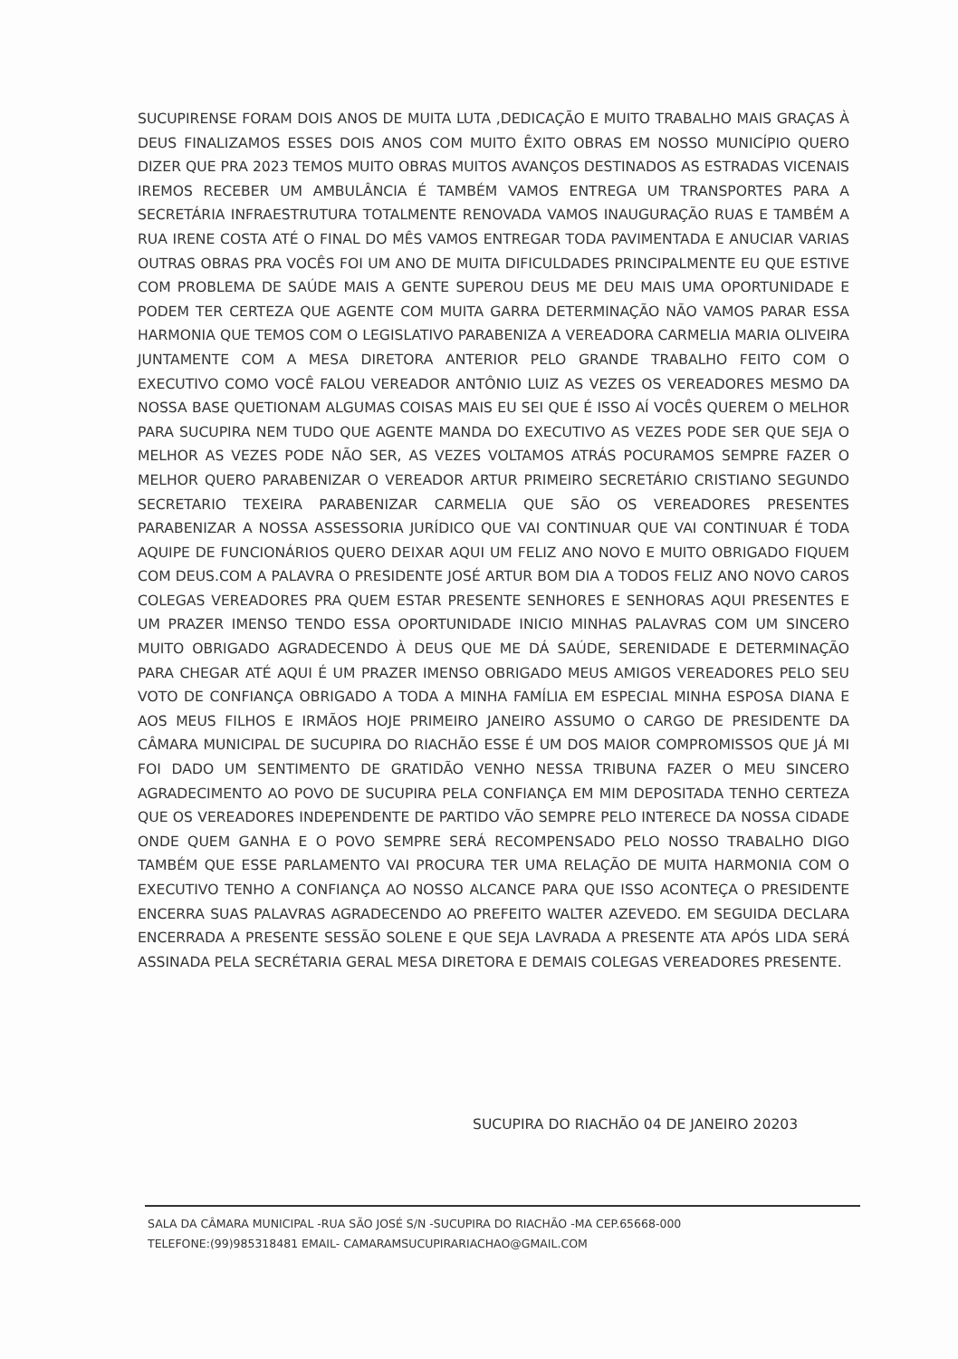SUCUPIRENSE FORAM DOIS ANOS DE MUITA LUTA ,DEDICAÇÃO E MUITO TRABALHO MAIS GRAÇAS À DEUS FINALIZAMOS ESSES DOIS ANOS COM MUITO ÊXITO OBRAS EM NOSSO MUNICÍPIO QUERO DIZER QUE PRA 2023 TEMOS MUITO OBRAS MUITOS AVANÇOS DESTINADOS AS ESTRADAS VICENAIS IREMOS RECEBER UM AMBULÂNCIA É TAMBÉM VAMOS ENTREGA UM TRANSPORTES PARA A SECRETÁRIA INFRAESTRUTURA TOTALMENTE RENOVADA VAMOS INAUGURAÇÃO RUAS E TAMBÉM A RUA IRENE COSTA ATÉ O FINAL DO MÊS VAMOS ENTREGAR TODA PAVIMENTADA E ANUCIAR VARIAS OUTRAS OBRAS PRA VOCÊS FOI UM ANO DE MUITA DIFICULDADES PRINCIPALMENTE EU QUE ESTIVE COM PROBLEMA DE SAÚDE MAIS A GENTE SUPEROU DEUS ME DEU MAIS UMA OPORTUNIDADE E PODEM TER CERTEZA QUE AGENTE COM MUITA GARRA DETERMINAÇÃO NÃO VAMOS PARAR ESSA HARMONIA QUE TEMOS COM O LEGISLATIVO PARABENIZA A VEREADORA CARMELIA MARIA OLIVEIRA JUNTAMENTE COM A MESA DIRETORA ANTERIOR PELO GRANDE TRABALHO FEITO COM O EXECUTIVO COMO VOCÊ FALOU VEREADOR ANTÔNIO LUIZ AS VEZES OS VEREADORES MESMO DA NOSSA BASE QUETIONAM ALGUMAS COISAS MAIS EU SEI QUE É ISSO AÍ VOCÊS QUEREM O MELHOR PARA SUCUPIRA NEM TUDO QUE AGENTE MANDA DO EXECUTIVO AS VEZES PODE SER QUE SEJA O MELHOR AS VEZES PODE NÃO SER, AS VEZES VOLTAMOS ATRÁS POCURAMOS SEMPRE FAZER O MELHOR QUERO PARABENIZAR O VEREADOR ARTUR PRIMEIRO SECRETÁRIO CRISTIANO SEGUNDO SECRETARIO TEXEIRA PARABENIZAR CARMELIA QUE SÃO OS VEREADORES PRESENTES PARABENIZAR A NOSSA ASSESSORIA JURÍDICO QUE VAI CONTINUAR QUE VAI CONTINUAR É TODA AQUIPE DE FUNCIONÁRIOS QUERO DEIXAR AQUI UM FELIZ ANO NOVO E MUITO OBRIGADO FIQUEM COM DEUS.COM A PALAVRA O PRESIDENTE JOSÉ ARTUR BOM DIA A TODOS FELIZ ANO NOVO CAROS COLEGAS VEREADORES PRA QUEM ESTAR PRESENTE SENHORES E SENHORAS AQUI PRESENTES E UM PRAZER IMENSO TENDO ESSA OPORTUNIDADE INICIO MINHAS PALAVRAS COM UM SINCERO MUITO OBRIGADO AGRADECENDO À DEUS QUE ME DÁ SAÚDE, SERENIDADE E DETERMINAÇÃO PARA CHEGAR ATÉ AQUI É UM PRAZER IMENSO OBRIGADO MEUS AMIGOS VEREADORES PELO SEU VOTO DE CONFIANÇA OBRIGADO A TODA A MINHA FAMÍLIA EM ESPECIAL MINHA ESPOSA DIANA E AOS MEUS FILHOS E IRMÃOS HOJE PRIMEIRO JANEIRO ASSUMO O CARGO DE PRESIDENTE DA CÂMARA MUNICIPAL DE SUCUPIRA DO RIACHÃO ESSE É UM DOS MAIOR COMPROMISSOS QUE JÁ MI FOI DADO UM SENTIMENTO DE GRATIDÃO VENHO NESSA TRIBUNA FAZER O MEU SINCERO AGRADECIMENTO AO POVO DE SUCUPIRA PELA CONFIANÇA EM MIM DEPOSITADA TENHO CERTEZA QUE OS VEREADORES INDEPENDENTE DE PARTIDO VÃO SEMPRE PELO INTERECE DA NOSSA CIDADE ONDE QUEM GANHA E O POVO SEMPRE SERÁ RECOMPENSADO PELO NOSSO TRABALHO DIGO TAMBÉM QUE ESSE PARLAMENTO VAI PROCURA TER UMA RELAÇÃO DE MUITA HARMONIA COM O EXECUTIVO TENHO A CONFIANÇA AO NOSSO ALCANCE PARA QUE ISSO ACONTEÇA O PRESIDENTE ENCERRA SUAS PALAVRAS AGRADECENDO AO PREFEITO WALTER AZEVEDO. EM SEGUIDA DECLARA ENCERRADA A PRESENTE SESSÃO SOLENE E QUE SEJA LAVRADA A PRESENTE ATA APÓS LIDA SERÁ ASSINADA PELA SECRÉTARIA GERAL MESA DIRETORA E DEMAIS COLEGAS VEREADORES PRESENTE.
SUCUPIRA DO RIACHÃO 04 DE JANEIRO 20203
SALA DA CÂMARA MUNICIPAL -RUA SÃO JOSÉ S/N -SUCUPIRA DO RIACHÃO -MA CEP.65668-000
TELEFONE:(99)985318481 EMAIL- CAMARAMSUCUPIRARIACHAO@GMAIL.COM